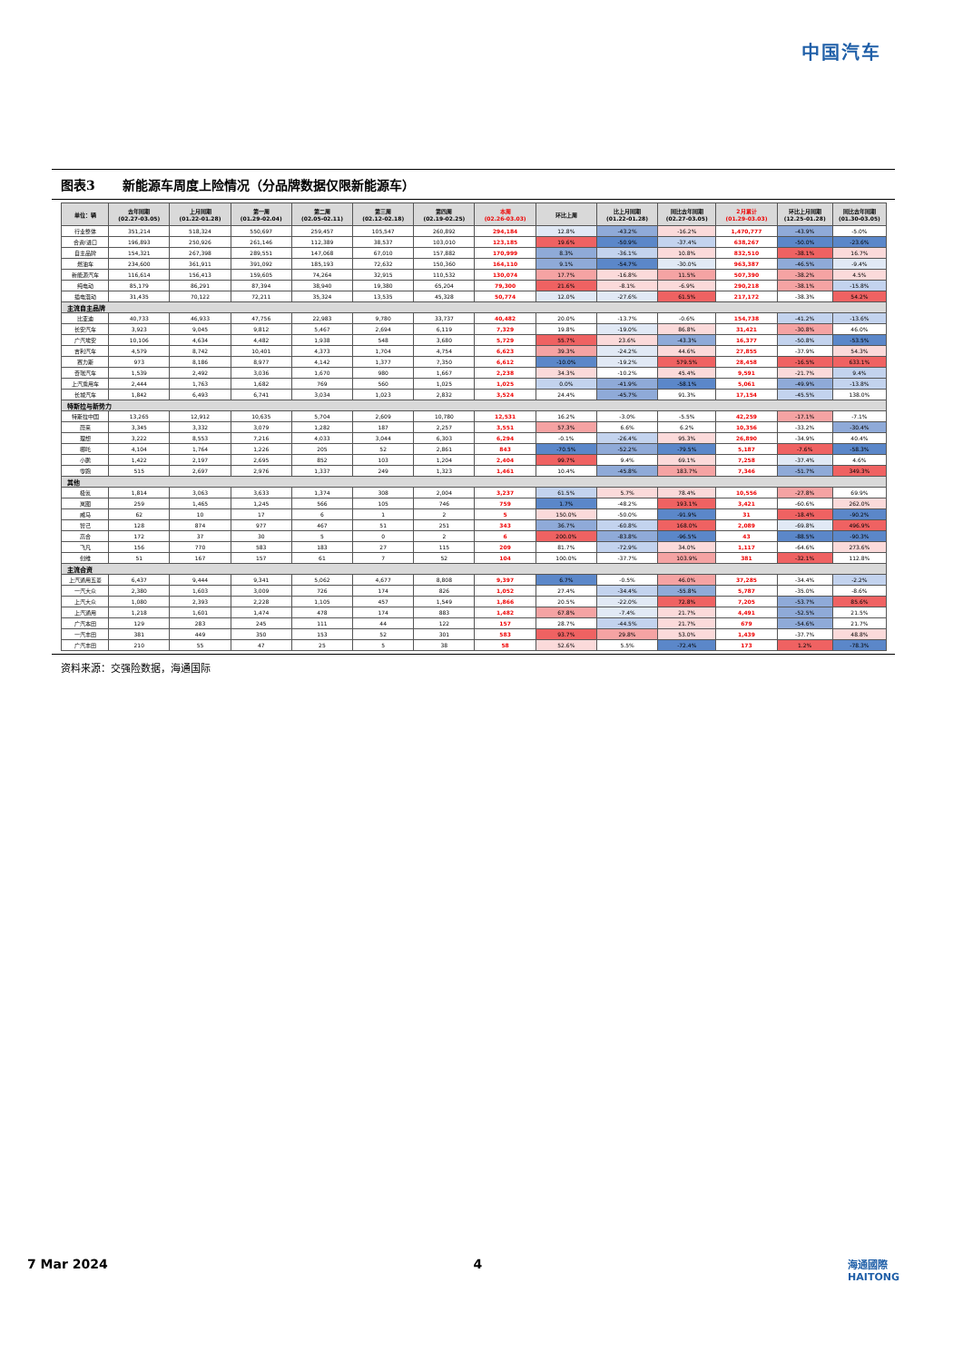中国汽车
图表3 新能源车周度上险情况（分品牌数据仅限新能源车）
| 单位：辆 | 去年同期 (02.27-03.05) | 上月同期 (01.22-01.28) | 第一周 (01.29-02.04) | 第二周 (02.05-02.11) | 第三周 (02.12-02.18) | 第四周 (02.19-02.25) | 本周 (02.26-03.03) | 环比上周 | 比上月同期 (01.22-01.28) | 同比去年同期 (02.27-03.05) | 2月累计 (01.29-03.03) | 环比上月同期 (12.25-01.28) | 同比去年同期 (01.30-03.05) |
| --- | --- | --- | --- | --- | --- | --- | --- | --- | --- | --- | --- | --- | --- |
| 行业整体 | 351,214 | 518,324 | 550,697 | 259,457 | 105,547 | 260,892 | 294,184 | 12.8% | -43.2% | -16.2% | 1,470,777 | -43.9% | -5.0% |
| 合资/进口 | 196,893 | 250,926 | 261,146 | 112,389 | 38,537 | 103,010 | 123,185 | 19.6% | -50.9% | -37.4% | 638,267 | -50.0% | -23.6% |
| 自主品牌 | 154,321 | 267,398 | 289,551 | 147,068 | 67,010 | 157,882 | 170,999 | 8.3% | -36.1% | 10.8% | 832,510 | -38.1% | 16.7% |
| 燃油车 | 234,600 | 361,911 | 391,092 | 185,193 | 72,632 | 150,360 | 164,110 | 9.1% | -54.7% | -30.0% | 963,387 | -46.5% | -9.4% |
| 新能源汽车 | 116,614 | 156,413 | 159,605 | 74,264 | 32,915 | 110,532 | 130,074 | 17.7% | -16.8% | 11.5% | 507,390 | -38.2% | 4.5% |
| 纯电动 | 85,179 | 86,291 | 87,394 | 38,940 | 19,380 | 65,204 | 79,300 | 21.6% | -8.1% | -6.9% | 290,218 | -38.1% | -15.8% |
| 插电混动 | 31,435 | 70,122 | 72,211 | 35,324 | 13,535 | 45,328 | 50,774 | 12.0% | -27.6% | 61.5% | 217,172 | -38.3% | 54.2% |
| 主流自主品牌 | | | | | | | | | | | | | |
| 比亚迪 | 40,733 | 46,933 | 47,756 | 22,983 | 9,780 | 33,737 | 40,482 | 20.0% | -13.7% | -0.6% | 154,738 | -41.2% | -13.6% |
| 长安汽车 | 3,923 | 9,045 | 9,812 | 5,467 | 2,694 | 6,119 | 7,329 | 19.8% | -19.0% | 86.8% | 31,421 | -30.8% | 46.0% |
| 广汽埃安 | 10,106 | 4,634 | 4,482 | 1,938 | 548 | 3,680 | 5,729 | 55.7% | 23.6% | -43.3% | 16,377 | -50.8% | -53.5% |
| 吉利汽车 | 4,579 | 8,742 | 10,401 | 4,373 | 1,704 | 4,754 | 6,623 | 39.3% | -24.2% | 44.6% | 27,855 | -37.9% | 54.3% |
| 赛力斯 | 973 | 8,186 | 8,977 | 4,142 | 1,377 | 7,350 | 6,612 | -10.0% | -19.2% | 579.5% | 28,458 | -16.5% | 633.1% |
| 奇瑞汽车 | 1,539 | 2,492 | 3,036 | 1,670 | 980 | 1,667 | 2,238 | 34.3% | -10.2% | 45.4% | 9,591 | -21.7% | 9.4% |
| 上汽乘用车 | 2,444 | 1,763 | 1,682 | 769 | 560 | 1,025 | 1,025 | 0.0% | -41.9% | -58.1% | 5,061 | -49.9% | -13.8% |
| 长城汽车 | 1,842 | 6,493 | 6,741 | 3,034 | 1,023 | 2,832 | 3,524 | 24.4% | -45.7% | 91.3% | 17,154 | -45.5% | 138.0% |
| 特斯拉与新势力 | | | | | | | | | | | | | |
| 特斯拉中国 | 13,265 | 12,912 | 10,635 | 5,704 | 2,609 | 10,780 | 12,531 | 16.2% | -3.0% | -5.5% | 42,259 | -17.1% | -7.1% |
| 蔚来 | 3,345 | 3,332 | 3,079 | 1,282 | 187 | 2,257 | 3,551 | 57.3% | 6.6% | 6.2% | 10,356 | -33.2% | -30.4% |
| 理想 | 3,222 | 8,553 | 7,216 | 4,033 | 3,044 | 6,303 | 6,294 | -0.1% | -26.4% | 95.3% | 26,890 | -34.9% | 40.4% |
| 哪吒 | 4,104 | 1,764 | 1,226 | 205 | 52 | 2,861 | 843 | -70.5% | -52.2% | -79.5% | 5,187 | -7.6% | -58.3% |
| 小鹏 | 1,422 | 2,197 | 2,695 | 852 | 103 | 1,204 | 2,404 | 99.7% | 9.4% | 69.1% | 7,258 | -37.4% | 4.6% |
| 零跑 | 515 | 2,697 | 2,976 | 1,337 | 249 | 1,323 | 1,461 | 10.4% | -45.8% | 183.7% | 7,346 | -51.7% | 349.3% |
| 其他 | | | | | | | | | | | | | |
| 极氪 | 1,814 | 3,063 | 3,633 | 1,374 | 308 | 2,004 | 3,237 | 61.5% | 5.7% | 78.4% | 10,556 | -27.8% | 69.9% |
| 岚图 | 259 | 1,465 | 1,245 | 566 | 105 | 746 | 759 | 1.7% | -48.2% | 193.1% | 3,421 | -60.6% | 262.0% |
| 威马 | 62 | 10 | 17 | 6 | 1 | 2 | 5 | 150.0% | -50.0% | -91.9% | 31 | -18.4% | -90.2% |
| 智己 | 128 | 874 | 977 | 467 | 51 | 251 | 343 | 36.7% | -60.8% | 168.0% | 2,089 | -69.8% | 496.9% |
| 高合 | 172 | 37 | 30 | 5 | 0 | 2 | 6 | 200.0% | -83.8% | -96.5% | 43 | -88.5% | -90.3% |
| 飞凡 | 156 | 770 | 583 | 183 | 27 | 115 | 209 | 81.7% | -72.9% | 34.0% | 1,117 | -64.6% | 273.6% |
| 创维 | 51 | 167 | 157 | 61 | 7 | 52 | 104 | 100.0% | -37.7% | 103.9% | 381 | -32.1% | 112.8% |
| 主流合资 | | | | | | | | | | | | | |
| 上汽通用五菱 | 6,437 | 9,444 | 9,341 | 5,062 | 4,677 | 8,808 | 9,397 | 6.7% | -0.5% | 46.0% | 37,285 | -34.4% | -2.2% |
| 一汽大众 | 2,380 | 1,603 | 3,009 | 726 | 174 | 826 | 1,052 | 27.4% | -34.4% | -55.8% | 5,787 | -35.0% | -8.6% |
| 上汽大众 | 1,080 | 2,393 | 2,228 | 1,105 | 457 | 1,549 | 1,866 | 20.5% | -22.0% | 72.8% | 7,205 | -53.7% | 85.6% |
| 上汽通用 | 1,218 | 1,601 | 1,474 | 478 | 174 | 883 | 1,482 | 67.8% | -7.4% | 21.7% | 4,491 | -52.5% | 21.5% |
| 广汽本田 | 129 | 283 | 245 | 111 | 44 | 122 | 157 | 28.7% | -44.5% | 21.7% | 679 | -54.6% | 21.7% |
| 一汽丰田 | 381 | 449 | 350 | 153 | 52 | 301 | 583 | 93.7% | 29.8% | 53.0% | 1,439 | -37.7% | 48.8% |
| 广汽丰田 | 210 | 55 | 47 | 25 | 5 | 38 | 58 | 52.6% | 5.5% | -72.4% | 173 | 1.2% | -78.3% |
资料来源：交强险数据，海通国际
7 Mar 2024 4 海通國際
HAITONG